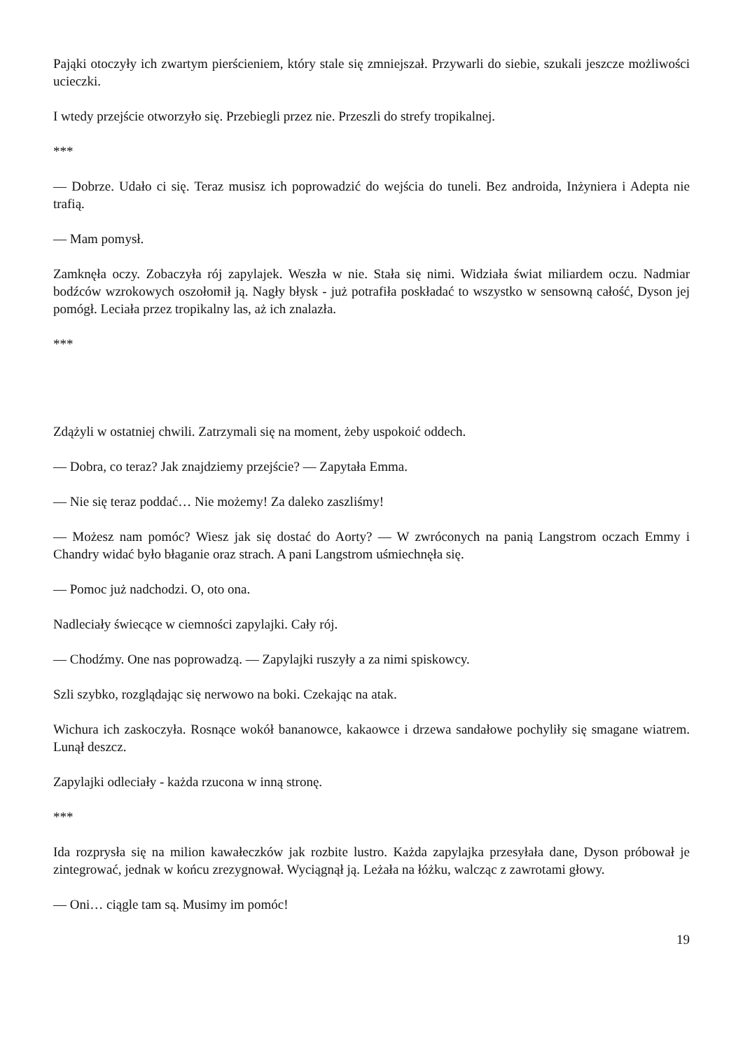Pająki otoczyły ich zwartym pierścieniem, który stale się zmniejszał. Przywarli do siebie, szukali jeszcze możliwości ucieczki.
I wtedy przejście otworzyło się. Przebiegli przez nie. Przeszli do strefy tropikalnej.
***
— Dobrze. Udało ci się. Teraz musisz ich poprowadzić do wejścia do tuneli. Bez androida, Inżyniera i Adepta nie trafią.
— Mam pomysł.
Zamknęła oczy. Zobaczyła rój zapylajek. Weszła w nie. Stała się nimi. Widziała świat miliardem oczu. Nadmiar bodźców wzrokowych oszołomił ją. Nagły błysk - już potrafiła poskładać to wszystko w sensowną całość, Dyson jej pomógł. Leciała przez tropikalny las, aż ich znalazła.
***
Zdążyli w ostatniej chwili. Zatrzymali się na moment, żeby uspokoić oddech.
— Dobra, co teraz? Jak znajdziemy przejście? — Zapytała Emma.
— Nie się teraz poddać… Nie możemy! Za daleko zaszliśmy!
— Możesz nam pomóc? Wiesz jak się dostać do Aorty? — W zwróconych na panią Langstrom oczach Emmy i Chandry widać było błaganie oraz strach. A pani Langstrom uśmiechnęła się.
— Pomoc już nadchodzi. O, oto ona.
Nadleciały świecące w ciemności zapylajki. Cały rój.
— Chodźmy. One nas poprowadzą. — Zapylajki ruszyły a za nimi spiskowcy.
Szli szybko, rozglądając się nerwowo na boki. Czekając na atak.
Wichura ich zaskoczyła. Rosnące wokół bananowce, kakaowce i drzewa sandałowe pochyliły się smagane wiatrem. Lunął deszcz.
Zapylajki odleciały - każda rzucona w inną stronę.
***
Ida rozprysła się na milion kawałeczków jak rozbite lustro. Każda zapylajka przesyłała dane, Dyson próbował je zintegrować, jednak w końcu zrezygnował. Wyciągnął ją. Leżała na łóżku, walcząc z zawrotami głowy.
— Oni… ciągle tam są. Musimy im pomóc!
19